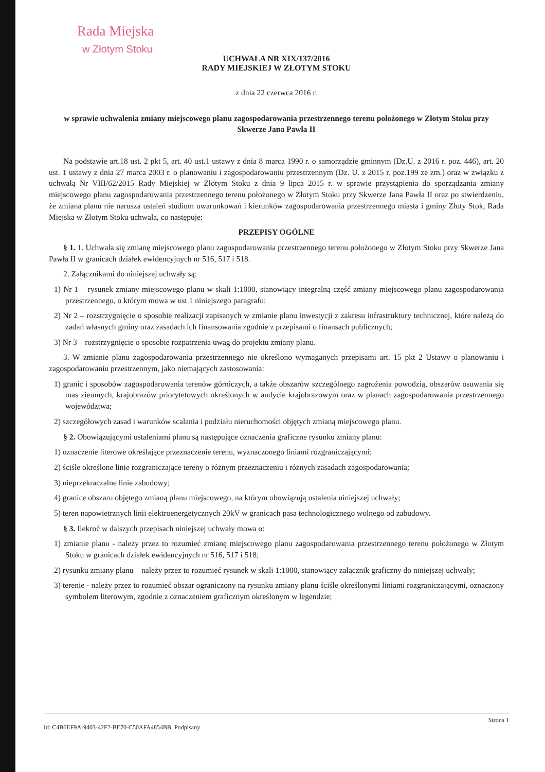Rada Miejska
w Złotym Stoku
UCHWAŁA NR XIX/137/2016
RADY MIEJSKIEJ W ZŁOTYM STOKU
z dnia 22 czerwca 2016 r.
w sprawie uchwalenia zmiany miejscowego planu zagospodarowania przestrzennego terenu położonego w Złotym Stoku przy Skwerze Jana Pawła II
Na podstawie art.18 ust. 2 pkt 5, art. 40 ust.1 ustawy z dnia 8 marca 1990 r. o samorządzie gminnym (Dz.U. z 2016 r. poz. 446), art. 20 ust. 1 ustawy z dnia 27 marca 2003 r. o planowaniu i zagospodarowaniu przestrzennym (Dz. U. z 2015 r. poz.199 ze zm.) oraz w związku z uchwałą Nr VIII/62/2015 Rady Miejskiej w Złotym Stoku z dnia 9 lipca 2015 r. w sprawie przystąpienia do sporządzania zmiany miejscowego planu zagospodarowania przestrzennego terenu położonego w Złotym Stoku przy Skwerze Jana Pawła II oraz po stwierdzeniu, że zmiana planu nie narusza ustaleń studium uwarunkowań i kierunków zagospodarowania przestrzennego miasta i gminy Złoty Stok, Rada Miejska w Złotym Stoku uchwala, co następuje:
PRZEPISY OGÓLNE
§ 1. 1. Uchwala się zmianę miejscowego planu zagospodarowania przestrzennego terenu położonego w Złotym Stoku przy Skwerze Jana Pawła II w granicach działek ewidencyjnych nr 516, 517 i 518.
2. Załącznikami do niniejszej uchwały są:
1) Nr 1 – rysunek zmiany miejscowego planu w skali 1:1000, stanowiący integralną część zmiany miejscowego planu zagospodarowania przestrzennego, o którym mowa w ust.1 niniejszego paragrafu;
2) Nr 2 – rozstrzygnięcie o sposobie realizacji zapisanych w zmianie planu inwestycji z zakresu infrastruktury technicznej, które należą do zadań własnych gminy oraz zasadach ich finansowania zgodnie z przepisami o finansach publicznych;
3) Nr 3 – rozstrzygnięcie o sposobie rozpatrzenia uwag do projektu zmiany planu.
3. W zmianie planu zagospodarowania przestrzennego nie określono wymaganych przepisami art. 15 pkt 2 Ustawy o planowaniu i zagospodarowaniu przestrzennym, jako niemających zastosowania:
1) granic i sposobów zagospodarowania terenów górniczych, a także obszarów szczególnego zagrożenia powodzią, obszarów osuwania się mas ziemnych, krajobrazów priorytetowych określonych w audycie krajobrazowym oraz w planach zagospodarowania przestrzennego województwa;
2) szczegółowych zasad i warunków scalania i podziału nieruchomości objętych zmianą miejscowego planu.
§ 2. Obowiązującymi ustaleniami planu są następujące oznaczenia graficzne rysunku zmiany planu:
1) oznaczenie literowe określające przeznaczenie terenu, wyznaczonego liniami rozgraniczającymi;
2) ściśle określone linie rozgraniczające tereny o różnym przeznaczeniu i różnych zasadach zagospodarowania;
3) nieprzekraczalne linie zabudowy;
4) granice obszaru objętego zmianą planu miejscowego, na którym obowiązują ustalenia niniejszej uchwały;
5) teren napowietrznych linii elektroenergetycznych 20kV w granicach pasa technologicznego wolnego od zabudowy.
§ 3. Ilekroć w dalszych przepisach niniejszej uchwały mowa o:
1) zmianie planu - należy przez to rozumieć zmianę miejscowego planu zagospodarowania przestrzennego terenu położonego w Złotym Stoku w granicach działek ewidencyjnych nr 516, 517 i 518;
2) rysunku zmiany planu – należy przez to rozumieć rysunek w skali 1:1000, stanowiący załącznik graficzny do niniejszej uchwały;
3) terenie - należy przez to rozumieć obszar ograniczony na rysunku zmiany planu ściśle określonymi liniami rozgraniczającymi, oznaczony symbolem literowym, zgodnie z oznaczeniem graficznym określonym w legendzie;
Id: C4B6EF9A-9403-42F2-BE70-C50AFA4854BB. Podpisany Strona 1